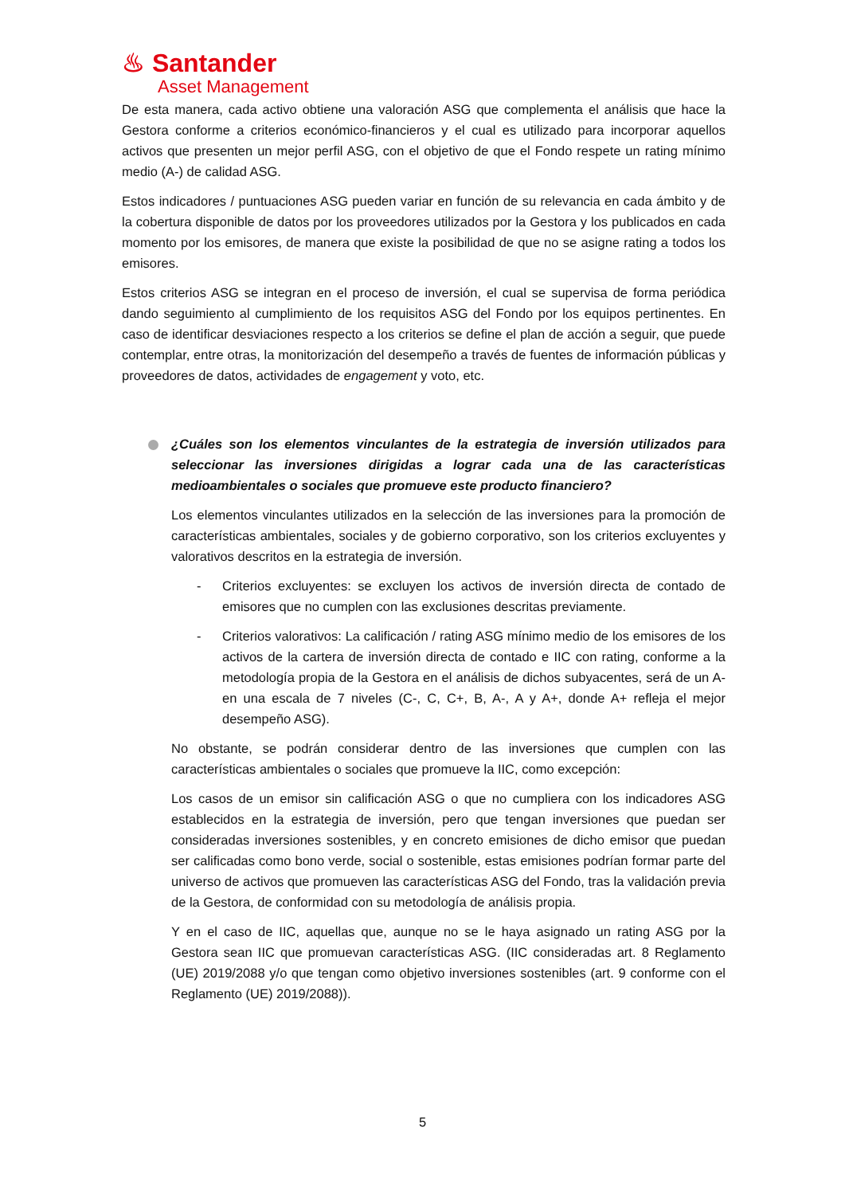♨ Santander
Asset Management
De esta manera, cada activo obtiene una valoración ASG que complementa el análisis que hace la Gestora conforme a criterios económico-financieros y el cual es utilizado para incorporar aquellos activos que presenten un mejor perfil ASG, con el objetivo de que el Fondo respete un rating mínimo medio (A-) de calidad ASG.
Estos indicadores / puntuaciones ASG pueden variar en función de su relevancia en cada ámbito y de la cobertura disponible de datos por los proveedores utilizados por la Gestora y los publicados en cada momento por los emisores, de manera que existe la posibilidad de que no se asigne rating a todos los emisores.
Estos criterios ASG se integran en el proceso de inversión, el cual se supervisa de forma periódica dando seguimiento al cumplimiento de los requisitos ASG del Fondo por los equipos pertinentes. En caso de identificar desviaciones respecto a los criterios se define el plan de acción a seguir, que puede contemplar, entre otras, la monitorización del desempeño a través de fuentes de información públicas y proveedores de datos, actividades de engagement y voto, etc.
¿Cuáles son los elementos vinculantes de la estrategia de inversión utilizados para seleccionar las inversiones dirigidas a lograr cada una de las características medioambientales o sociales que promueve este producto financiero?
Los elementos vinculantes utilizados en la selección de las inversiones para la promoción de características ambientales, sociales y de gobierno corporativo, son los criterios excluyentes y valorativos descritos en la estrategia de inversión.
- Criterios excluyentes: se excluyen los activos de inversión directa de contado de emisores que no cumplen con las exclusiones descritas previamente.
- Criterios valorativos: La calificación / rating ASG mínimo medio de los emisores de los activos de la cartera de inversión directa de contado e IIC con rating, conforme a la metodología propia de la Gestora en el análisis de dichos subyacentes, será de un A- en una escala de 7 niveles (C-, C, C+, B, A-, A y A+, donde A+ refleja el mejor desempeño ASG).
No obstante, se podrán considerar dentro de las inversiones que cumplen con las características ambientales o sociales que promueve la IIC, como excepción:
Los casos de un emisor sin calificación ASG o que no cumpliera con los indicadores ASG establecidos en la estrategia de inversión, pero que tengan inversiones que puedan ser consideradas inversiones sostenibles, y en concreto emisiones de dicho emisor que puedan ser calificadas como bono verde, social o sostenible, estas emisiones podrían formar parte del universo de activos que promueven las características ASG del Fondo, tras la validación previa de la Gestora, de conformidad con su metodología de análisis propia.
Y en el caso de IIC, aquellas que, aunque no se le haya asignado un rating ASG por la Gestora sean IIC que promuevan características ASG. (IIC consideradas art. 8 Reglamento (UE) 2019/2088 y/o que tengan como objetivo inversiones sostenibles (art. 9 conforme con el Reglamento (UE) 2019/2088)).
5